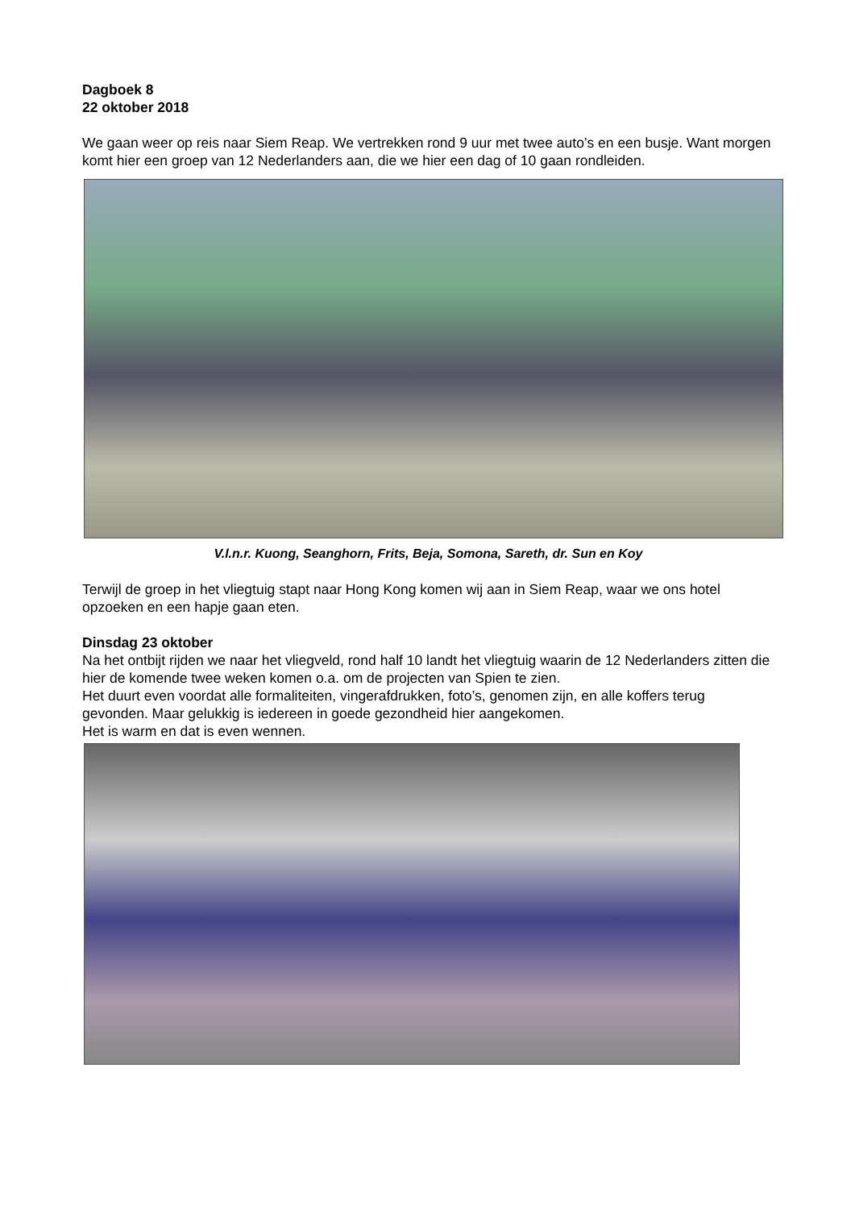Dagboek 8
22 oktober 2018
We gaan weer op reis naar Siem Reap. We vertrekken rond 9 uur met twee auto’s en een busje. Want morgen komt hier een groep van 12 Nederlanders aan, die we hier een dag of 10 gaan rondleiden.
V.l.n.r. Kuong, Seanghorn, Frits, Beja, Somona, Sareth, dr. Sun en Koy
Terwijl de groep in het vliegtuig stapt naar Hong Kong komen wij aan in Siem Reap, waar we ons hotel opzoeken en een hapje gaan eten.
Dinsdag 23 oktober
Na het ontbijt rijden we naar het vliegveld, rond half 10 landt het vliegtuig waarin de 12 Nederlanders zitten die hier de komende twee weken komen o.a. om de projecten van Spien te zien.
Het duurt even voordat alle formaliteiten, vingerafdrukken, foto’s, genomen zijn, en alle koffers terug gevonden. Maar gelukkig is iedereen in goede gezondheid hier aangekomen.
Het is warm en dat is even wennen.